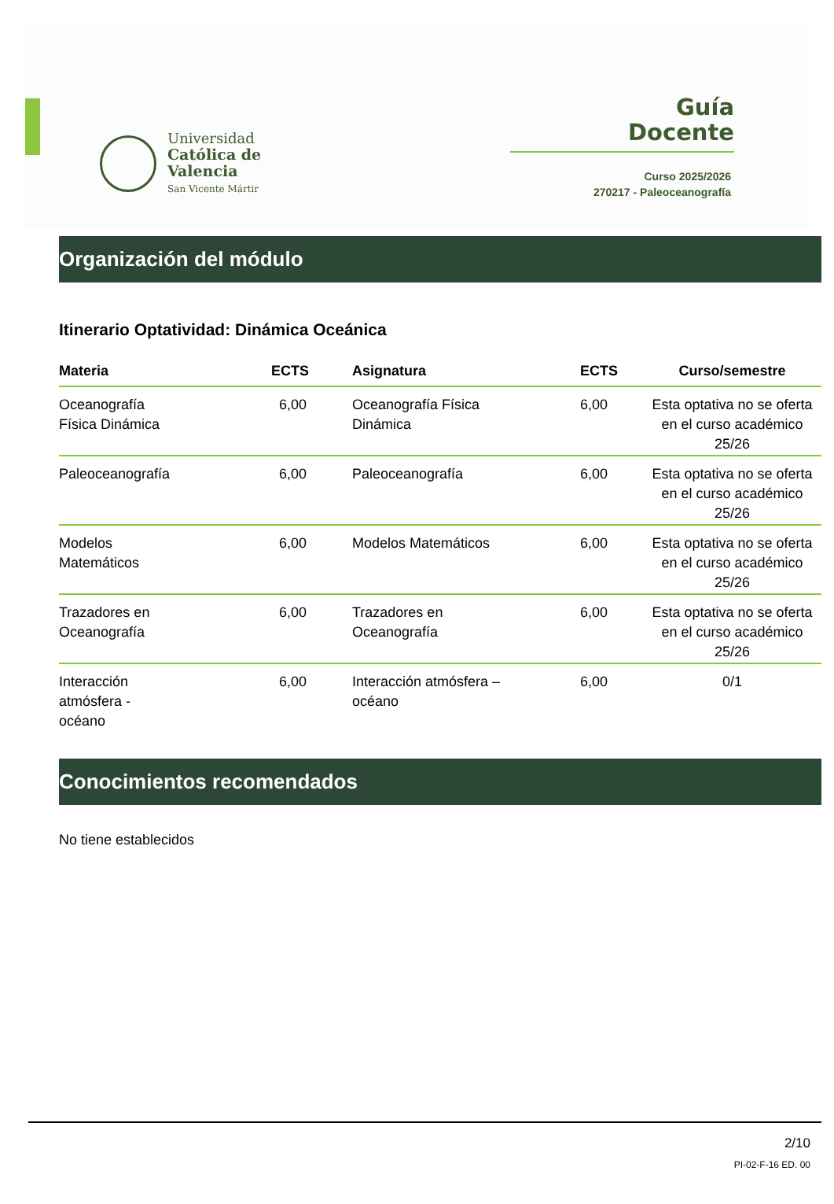Universidad
Católica de
Valencia
San Vicente Mártir
Guía
Docente
Curso 2025/2026
270217 - Paleoceanografía
Organización del módulo
Itinerario Optatividad: Dinámica Oceánica
| Materia | ECTS | Asignatura | ECTS | Curso/semestre |
| --- | --- | --- | --- | --- |
| Oceanografía Física Dinámica | 6,00 | Oceanografía Física Dinámica | 6,00 | Esta optativa no se oferta en el curso académico 25/26 |
| Paleoceanografía | 6,00 | Paleoceanografía | 6,00 | Esta optativa no se oferta en el curso académico 25/26 |
| Modelos Matemáticos | 6,00 | Modelos Matemáticos | 6,00 | Esta optativa no se oferta en el curso académico 25/26 |
| Trazadores en Oceanografía | 6,00 | Trazadores en Oceanografía | 6,00 | Esta optativa no se oferta en el curso académico 25/26 |
| Interacción atmósfera - océano | 6,00 | Interacción atmósfera – océano | 6,00 | 0/1 |
Conocimientos recomendados
No tiene establecidos
2/10
PI-02-F-16 ED. 00